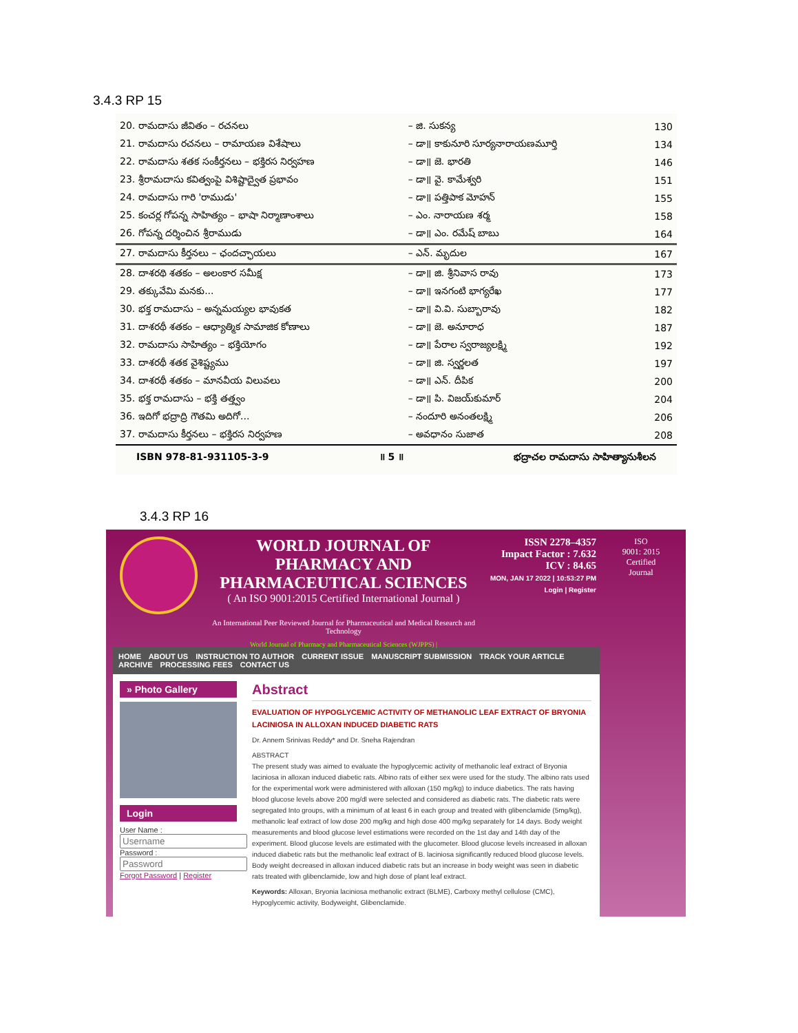3.4.3 RP 15
| 20. రామదాసు జీవితం – రచనలు | – జి. సుకన్య | 130 |
| 21. రామదాసు రచనలు – రామాయణ విశేషాలు | – డా॥ కాకునూరి సూర్యనారాయణమూర్తి | 134 |
| 22. రామదాసు శతక సంకీర్తనలు – భక్తిరస నిర్వహణ | – డా॥ జె. భారతి | 146 |
| 23. శ్రీరామదాసు కవిత్వంపై విశిష్టాద్వైత ప్రభావం | – డా॥ వై. కామేశ్వరి | 151 |
| 24. రామదాసు గారి 'రాముడు' | – డా॥ పత్తిపాక మోహన్ | 155 |
| 25. కంచర్ల గోపన్న సాహిత్యం – భాషా నిర్మాణాంశాలు | – ఎం. నారాయణ శర్మ | 158 |
| 26. గోపన్న దర్శించిన శ్రీరాముడు | – డా॥ ఎం. రమేష్ బాబు | 164 |
| 27. రామదాసు కీర్తనలు – ఛందచ్ఛాయలు | – ఎన్. మృదుల | 167 |
| 28. దాశరథి శతకం – అలంకార సమీక్ష | – డా॥ జి. శ్రీనివాస రావు | 173 |
| 29. తక్కువేమి మనకు... | – డా॥ ఇనగంటి భాగ్యరేఖ | 177 |
| 30. భక్త రామదాసు – అన్నమయ్యల భావుకత | – డా॥ వి.వి. సుబ్బారావు | 182 |
| 31. దాశరథీ శతకం – ఆధ్యాత్మిక సామాజిక కోణాలు | – డా॥ జె. అనూరాధ | 187 |
| 32. రామదాసు సాహిత్యం – భక్తియోగం | – డా॥ పేరాల స్వరాజ్యలక్ష్మి | 192 |
| 33. దాశరథీ శతక వైశిష్ట్యము | – డా॥ జి. స్వర్ణలత | 197 |
| 34. దాశరథీ శతకం – మానవీయ విలువలు | – డా॥ ఎన్. దీపిక | 200 |
| 35. భక్త రామదాసు – భక్తి తత్త్వం | – డా॥ పి. విజయ్‌కుమార్ | 204 |
| 36. ఇదిగో భద్రాద్రి గౌతమి అదిగో... | – నందూరి అనంతలక్ష్మి | 206 |
| 37. రామదాసు కీర్తనలు – భక్తిరస నిర్వహణ | – అవధానం సుజాత | 208 |
ISBN 978-81-931105-3-9 ॥ 5 ॥ భద్రాచల రామదాసు సాహిత్యానుశీలన
3.4.3 RP 16
WORLD JOURNAL OF PHARMACY AND PHARMACEUTICAL SCIENCES
( An ISO 9001:2015 Certified International Journal )
An International Peer Reviewed Journal for Pharmaceutical and Medical Research and Technology
World Journal of Pharmacy and Pharmaceutical Sciences (WJPPS) |
ISSN 2278–4357
Impact Factor : 7.632
ICV : 84.65
MON, JAN 17 2022 | 10:53:27 PM
Login | Register
ISO
9001: 2015
Certified
Journal
HOME ABOUT US INSTRUCTION TO AUTHOR CURRENT ISSUE MANUSCRIPT SUBMISSION TRACK YOUR ARTICLE ARCHIVE PROCESSING FEES CONTACT US
» Photo Gallery
Login
User Name :
Password :
Forgot Password | Register
Abstract
EVALUATION OF HYPOGLYCEMIC ACTIVITY OF METHANOLIC LEAF EXTRACT OF BRYONIA LACINIOSA IN ALLOXAN INDUCED DIABETIC RATS
Dr. Annem Srinivas Reddy* and Dr. Sneha Rajendran
ABSTRACT
The present study was aimed to evaluate the hypoglycemic activity of methanolic leaf extract of Bryonia laciniosa in alloxan induced diabetic rats. Albino rats of either sex were used for the study. The albino rats used for the experimental work were administered with alloxan (150 mg/kg) to induce diabetics. The rats having blood glucose levels above 200 mg/dl were selected and considered as diabetic rats. The diabetic rats were segregated Into groups, with a minimum of at least 6 in each group and treated with glibenclamide (5mg/kg), methanolic leaf extract of low dose 200 mg/kg and high dose 400 mg/kg separately for 14 days. Body weight measurements and blood glucose level estimations were recorded on the 1st day and 14th day of the experiment. Blood glucose levels are estimated with the glucometer. Blood glucose levels increased in alloxan induced diabetic rats but the methanolic leaf extract of B. laciniosa significantly reduced blood glucose levels. Body weight decreased in alloxan induced diabetic rats but an increase in body weight was seen in diabetic rats treated with glibenclamide, low and high dose of plant leaf extract.
Keywords: Alloxan, Bryonia laciniosa methanolic extract (BLME), Carboxy methyl cellulose (CMC), Hypoglycemic activity, Bodyweight, Glibenclamide.